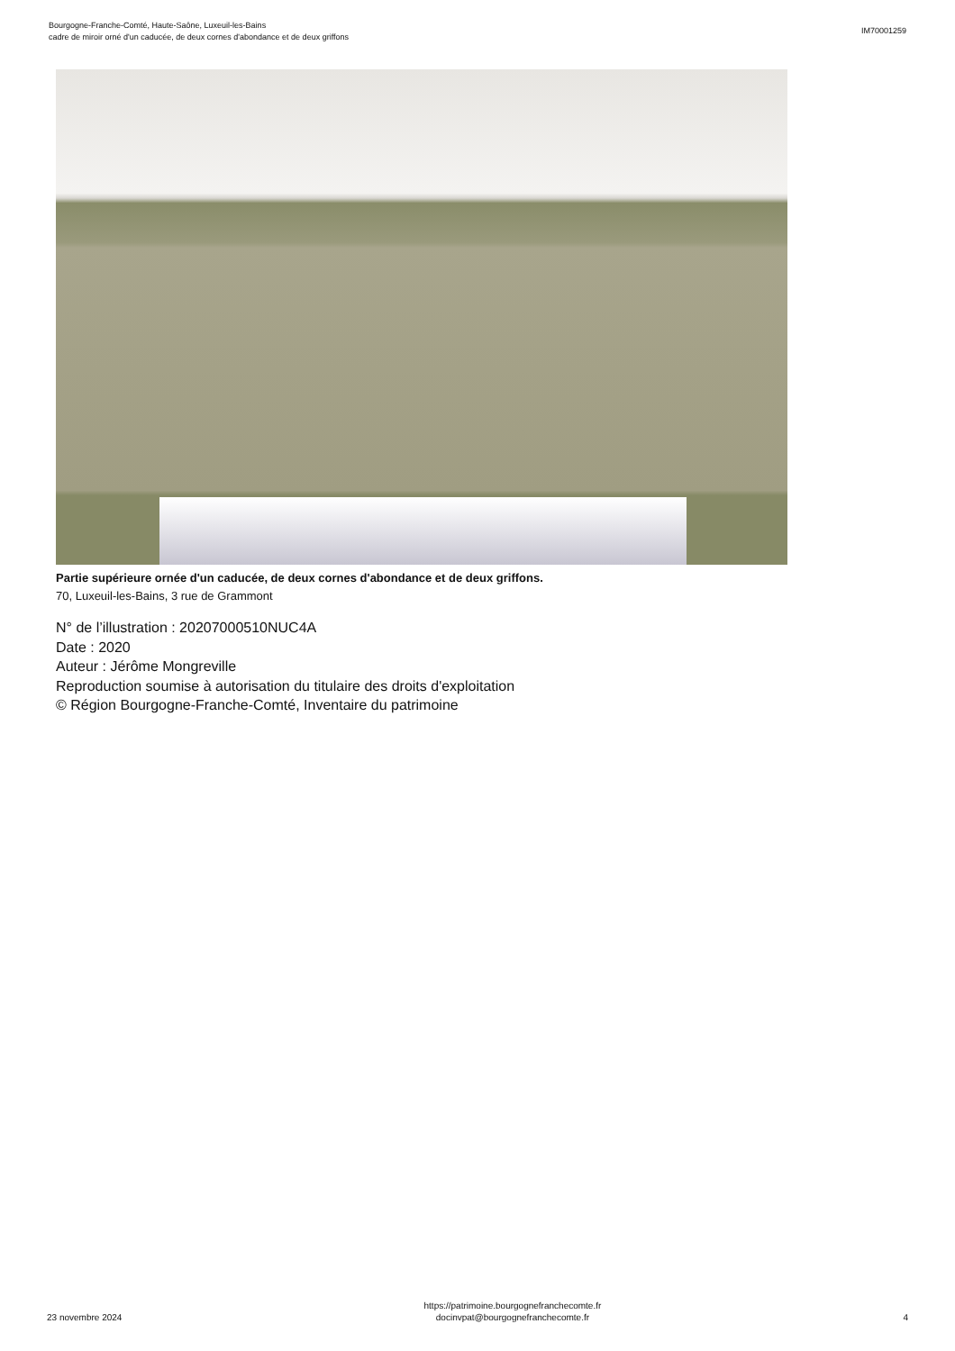Bourgogne-Franche-Comté, Haute-Saône, Luxeuil-les-Bains
cadre de miroir orné d'un caducée, de deux cornes d'abondance et de deux griffons
IM70001259
Partie supérieure ornée d'un caducée, de deux cornes d'abondance et de deux griffons.
70, Luxeuil-les-Bains, 3 rue de Grammont
N° de l’illustration : 20207000510NUC4A
Date : 2020
Auteur : Jérôme Mongreville
Reproduction soumise à autorisation du titulaire des droits d'exploitation
© Région Bourgogne-Franche-Comté, Inventaire du patrimoine
23 novembre 2024
https://patrimoine.bourgognefranchecomte.fr
docinvpat@bourgognefranchecomte.fr
4